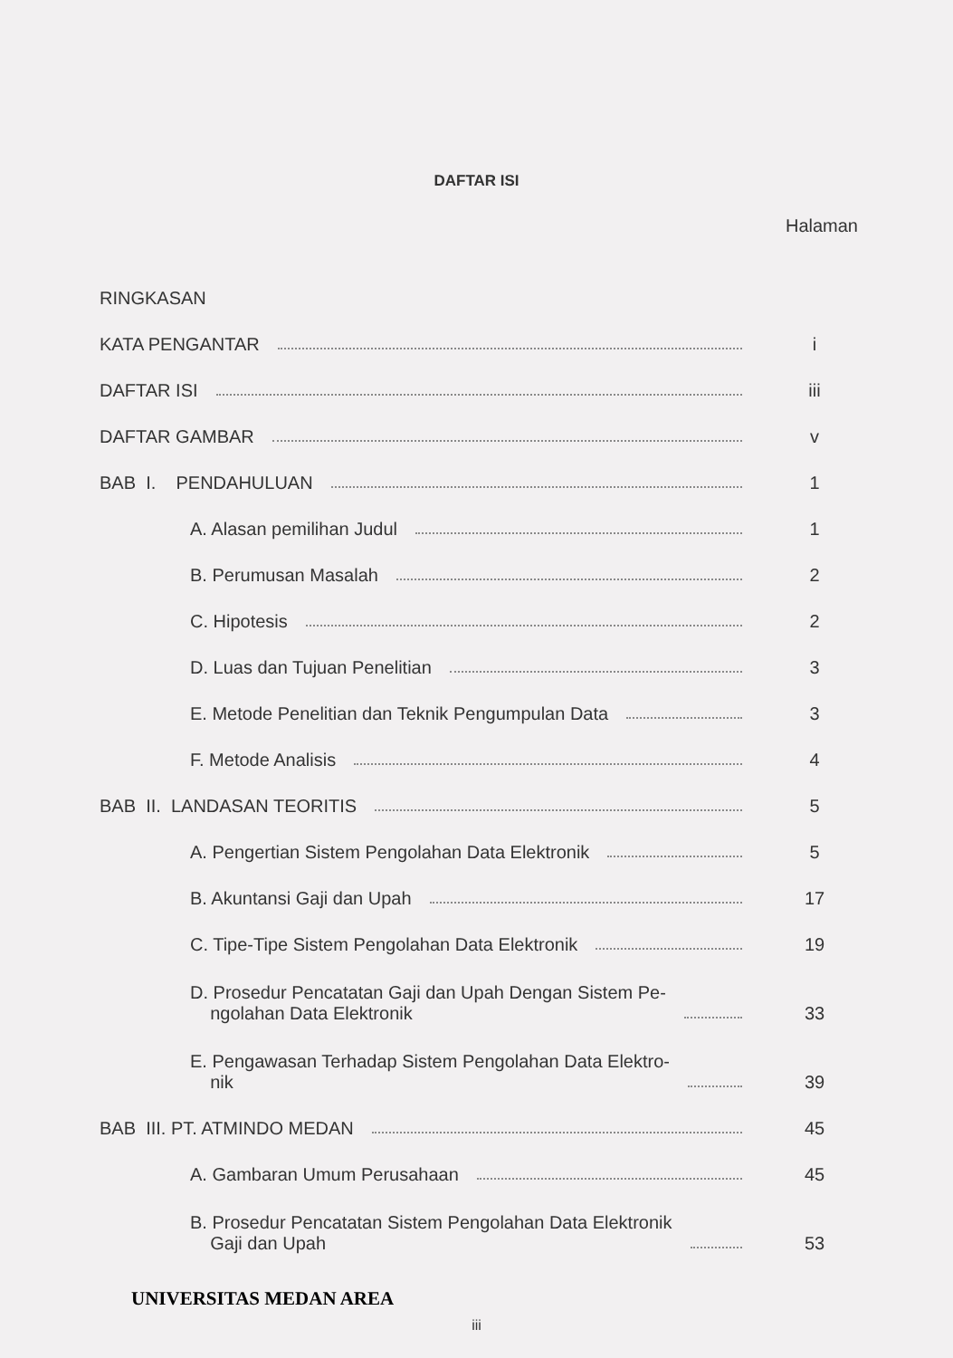DAFTAR ISI
Halaman
RINGKASAN
KATA PENGANTAR i
DAFTAR ISI iii
DAFTAR GAMBAR v
BAB I. PENDAHULUAN 1
A. Alasan pemilihan Judul 1
B. Perumusan Masalah 2
C. Hipotesis 2
D. Luas dan Tujuan Penelitian 3
E. Metode Penelitian dan Teknik Pengumpulan Data 3
F. Metode Analisis 4
BAB II. LANDASAN TEORITIS 5
A. Pengertian Sistem Pengolahan Data Elektronik 5
B. Akuntansi Gaji dan Upah 17
C. Tipe-Tipe Sistem Pengolahan Data Elektronik 19
D. Prosedur Pencatatan Gaji dan Upah Dengan Sistem Pe-
ngolahan Data Elektronik 33
E. Pengawasan Terhadap Sistem Pengolahan Data Elektro-
nik 39
BAB III. PT. ATMINDO MEDAN 45
A. Gambaran Umum Perusahaan 45
B. Prosedur Pencatatan Sistem Pengolahan Data Elektronik
Gaji dan Upah 53
UNIVERSITAS MEDAN AREA
iii